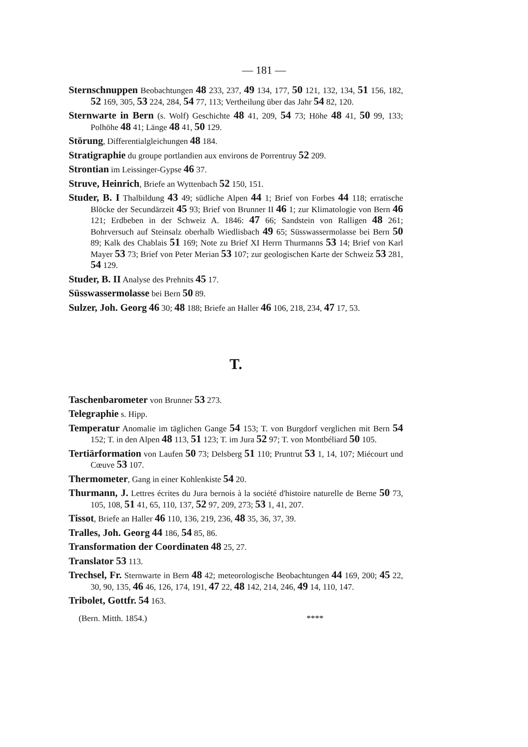— 181 —
Sternschnuppen Beobachtungen 48 233, 237, 49 134, 177, 50 121, 132, 134, 51 156, 182, 52 169, 305, 53 224, 284, 54 77, 113; Vertheilung über das Jahr 54 82, 120.
Sternwarte in Bern (s. Wolf) Geschichte 48 41, 209, 54 73; Höhe 48 41, 50 99, 133; Polhöhe 48 41; Länge 48 41, 50 129.
Störung, Differentialgleichungen 48 184.
Stratigraphie du groupe portlandien aux environs de Porrentruy 52 209.
Strontian im Leissinger-Gypse 46 37.
Struve, Heinrich, Briefe an Wyttenbach 52 150, 151.
Studer, B. I Thalbildung 43 49; südliche Alpen 44 1; Brief von Forbes 44 118; erratische Blöcke der Secundärzeit 45 93; Brief von Brunner II 46 1; zur Klimatologie von Bern 46 121; Erdbeben in der Schweiz A. 1846: 47 66; Sandstein von Ralligen 48 261; Bohrversuch auf Steinsalz oberhalb Wiedlisbach 49 65; Süsswassermolasse bei Bern 50 89; Kalk des Chablais 51 169; Note zu Brief XI Herrn Thurmanns 53 14; Brief von Karl Mayer 53 73; Brief von Peter Merian 53 107; zur geologischen Karte der Schweiz 53 281, 54 129.
Studer, B. II Analyse des Prehnits 45 17.
Süsswassermolasse bei Bern 50 89.
Sulzer, Joh. Georg 46 30; 48 188; Briefe an Haller 46 106, 218, 234, 47 17, 53.
T.
Taschenbarometer von Brunner 53 273.
Telegraphie s. Hipp.
Temperatur Anomalie im täglichen Gange 54 153; T. von Burgdorf verglichen mit Bern 54 152; T. in den Alpen 48 113, 51 123; T. im Jura 52 97; T. von Montbéliard 50 105.
Tertiärformation von Laufen 50 73; Delsberg 51 110; Pruntrut 53 1, 14, 107; Miécourt und Cœuve 53 107.
Thermometer, Gang in einer Kohlenkiste 54 20.
Thurmann, J. Lettres écrites du Jura bernois à la société d'histoire naturelle de Berne 50 73, 105, 108, 51 41, 65, 110, 137, 52 97, 209, 273; 53 1, 41, 207.
Tissot, Briefe an Haller 46 110, 136, 219, 236, 48 35, 36, 37, 39.
Tralles, Joh. Georg 44 186, 54 85, 86.
Transformation der Coordinaten 48 25, 27.
Translator 53 113.
Trechsel, Fr. Sternwarte in Bern 48 42; meteorologische Beobachtungen 44 169, 200; 45 22, 30, 90, 135, 46 46, 126, 174, 191, 47 22, 48 142, 214, 246, 49 14, 110, 147.
Tribolet, Gottfr. 54 163.
(Bern. Mitth. 1854.) ****